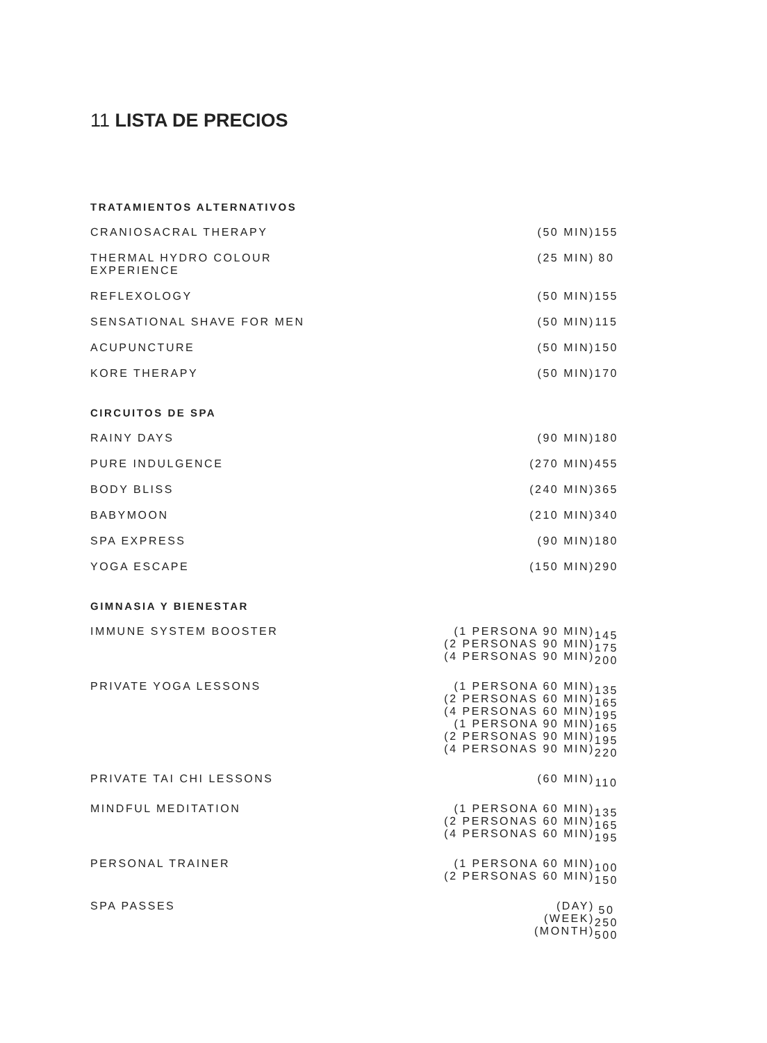11 LISTA DE PRECIOS
| TRATAMIENTOS ALTERNATIVOS | | |
| --- | --- | --- |
| CRANIOSACRAL THERAPY | (50 MIN) | 155 |
| THERMAL HYDRO COLOUR EXPERIENCE | (25 MIN) | 80 |
| REFLEXOLOGY | (50 MIN) | 155 |
| SENSATIONAL SHAVE FOR MEN | (50 MIN) | 115 |
| ACUPUNCTURE | (50 MIN) | 150 |
| KORE THERAPY | (50 MIN) | 170 |
| CIRCUITOS DE SPA | | |
| RAINY DAYS | (90 MIN) | 180 |
| PURE INDULGENCE | (270 MIN) | 455 |
| BODY BLISS | (240 MIN) | 365 |
| BABYMOON | (210 MIN) | 340 |
| SPA EXPRESS | (90 MIN) | 180 |
| YOGA ESCAPE | (150 MIN) | 290 |
| GIMNASIA Y BIENESTAR | | |
| IMMUNE SYSTEM BOOSTER | (1 PERSONA 90 MIN) (2 PERSONAS 90 MIN) (4 PERSONAS 90 MIN) | 145 175 200 |
| PRIVATE YOGA LESSONS | (1 PERSONA 60 MIN) (2 PERSONAS 60 MIN) (4 PERSONAS 60 MIN) (1 PERSONA 90 MIN) (2 PERSONAS 90 MIN) (4 PERSONAS 90 MIN) | 135 165 195 165 195 220 |
| PRIVATE TAI CHI LESSONS | (60 MIN) | 110 |
| MINDFUL MEDITATION | (1 PERSONA 60 MIN) (2 PERSONAS 60 MIN) (4 PERSONAS 60 MIN) | 135 165 195 |
| PERSONAL TRAINER | (1 PERSONA 60 MIN) (2 PERSONAS 60 MIN) | 100 150 |
| SPA PASSES | (DAY) (WEEK) (MONTH) | 50 250 500 |